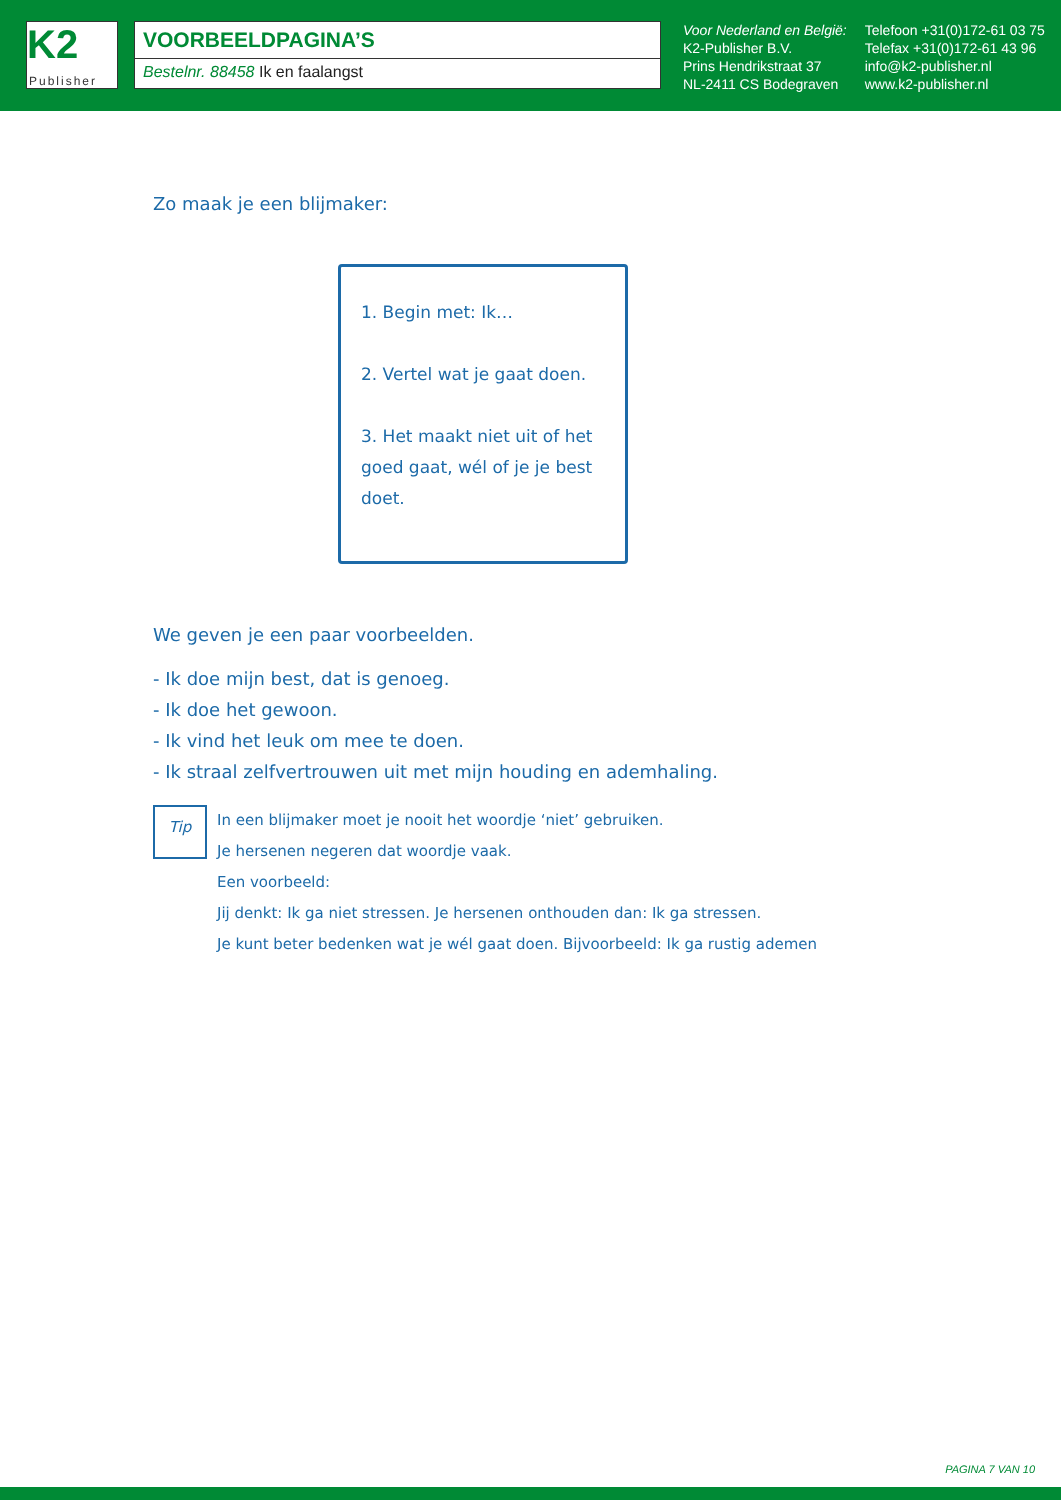K2
Publisher
VOORBEELDPAGINA’S
Bestelnr. 88458 Ik en faalangst
Voor Nederland en België:
K2-Publisher B.V.
Prins Hendrikstraat 37
NL-2411 CS Bodegraven
Telefoon +31(0)172-61 03 75
Telefax +31(0)172-61 43 96
info@k2-publisher.nl
www.k2-publisher.nl
Zo maak je een blijmaker:
1. Begin met: Ik…
2. Vertel wat je gaat doen.
3. Het maakt niet uit of het goed gaat, wél of je je best doet.
We geven je een paar voorbeelden.
- Ik doe mijn best, dat is genoeg.
- Ik doe het gewoon.
- Ik vind het leuk om mee te doen.
- Ik straal zelfvertrouwen uit met mijn houding en ademhaling.
Tip
In een blijmaker moet je nooit het woordje ‘niet’ gebruiken.
Je hersenen negeren dat woordje vaak.
Een voorbeeld:
Jij denkt: Ik ga niet stressen. Je hersenen onthouden dan: Ik ga stressen.
Je kunt beter bedenken wat je wél gaat doen. Bijvoorbeeld: Ik ga rustig ademen
PAGINA 7 VAN 10